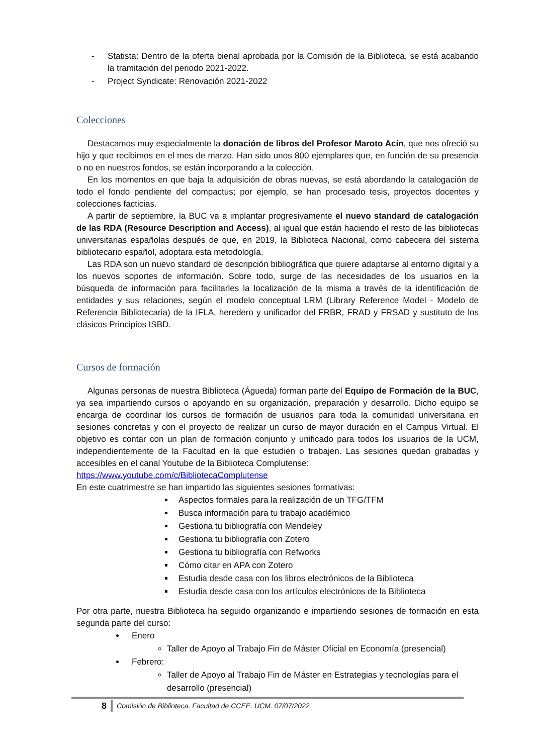- Statista: Dentro de la oferta bienal aprobada por la Comisión de la Biblioteca, se está acabando la tramitación del periodo 2021-2022.
- Project Syndicate: Renovación 2021-2022
Colecciones
Destacamos muy especialmente la donación de libros del Profesor Maroto Acín, que nos ofreció su hijo y que recibimos en el mes de marzo. Han sido unos 800 ejemplares que, en función de su presencia o no en nuestros fondos, se están incorporando a la colección.
En los momentos en que baja la adquisición de obras nuevas, se está abordando la catalogación de todo el fondo pendiente del compactus; por ejemplo, se han procesado tesis, proyectos docentes y colecciones facticias.
A partir de septiembre, la BUC va a implantar progresivamente el nuevo standard de catalogación de las RDA (Resource Description and Access), al igual que están haciendo el resto de las bibliotecas universitarias españolas después de que, en 2019, la Biblioteca Nacional, como cabecera del sistema bibliotecario español, adoptara esta metodología.
Las RDA son un nuevo standard de descripción bibliográfica que quiere adaptarse al entorno digital y a los nuevos soportes de información. Sobre todo, surge de las necesidades de los usuarios en la búsqueda de información para facilitarles la localización de la misma a través de la identificación de entidades y sus relaciones, según el modelo conceptual LRM (Library Reference Model - Modelo de Referencia Bibliotecaria) de la IFLA, heredero y unificador del FRBR, FRAD y FRSAD y sustituto de los clásicos Principios ISBD.
Cursos de formación
Algunas personas de nuestra Biblioteca (Águeda) forman parte del Equipo de Formación de la BUC, ya sea impartiendo cursos o apoyando en su organización, preparación y desarrollo. Dicho equipo se encarga de coordinar los cursos de formación de usuarios para toda la comunidad universitaria en sesiones concretas y con el proyecto de realizar un curso de mayor duración en el Campus Virtual. El objetivo es contar con un plan de formación conjunto y unificado para todos los usuarios de la UCM, independientemente de la Facultad en la que estudien o trabajen. Las sesiones quedan grabadas y accesibles en el canal Youtube de la Biblioteca Complutense:
https://www.youtube.com/c/BibliotecaComplutense
En este cuatrimestre se han impartido las siguientes sesiones formativas:
Aspectos formales para la realización de un TFG/TFM
Busca información para tu trabajo académico
Gestiona tu bibliografía con Mendeley
Gestiona tu bibliografía con Zotero
Gestiona tu bibliografía con Refworks
Cómo citar en APA con Zotero
Estudia desde casa con los libros electrónicos de la Biblioteca
Estudia desde casa con los artículos electrónicos de la Biblioteca
Por otra parte, nuestra Biblioteca ha seguido organizando e impartiendo sesiones de formación en esta segunda parte del curso:
Enero
Taller de Apoyo al Trabajo Fin de Máster Oficial en Economía (presencial)
Febrero:
Taller de Apoyo al Trabajo Fin de Máster en Estrategias y tecnologías para el desarrollo (presencial)
8 Comisión de Biblioteca. Facultad de CCEE. UCM. 07/07/2022